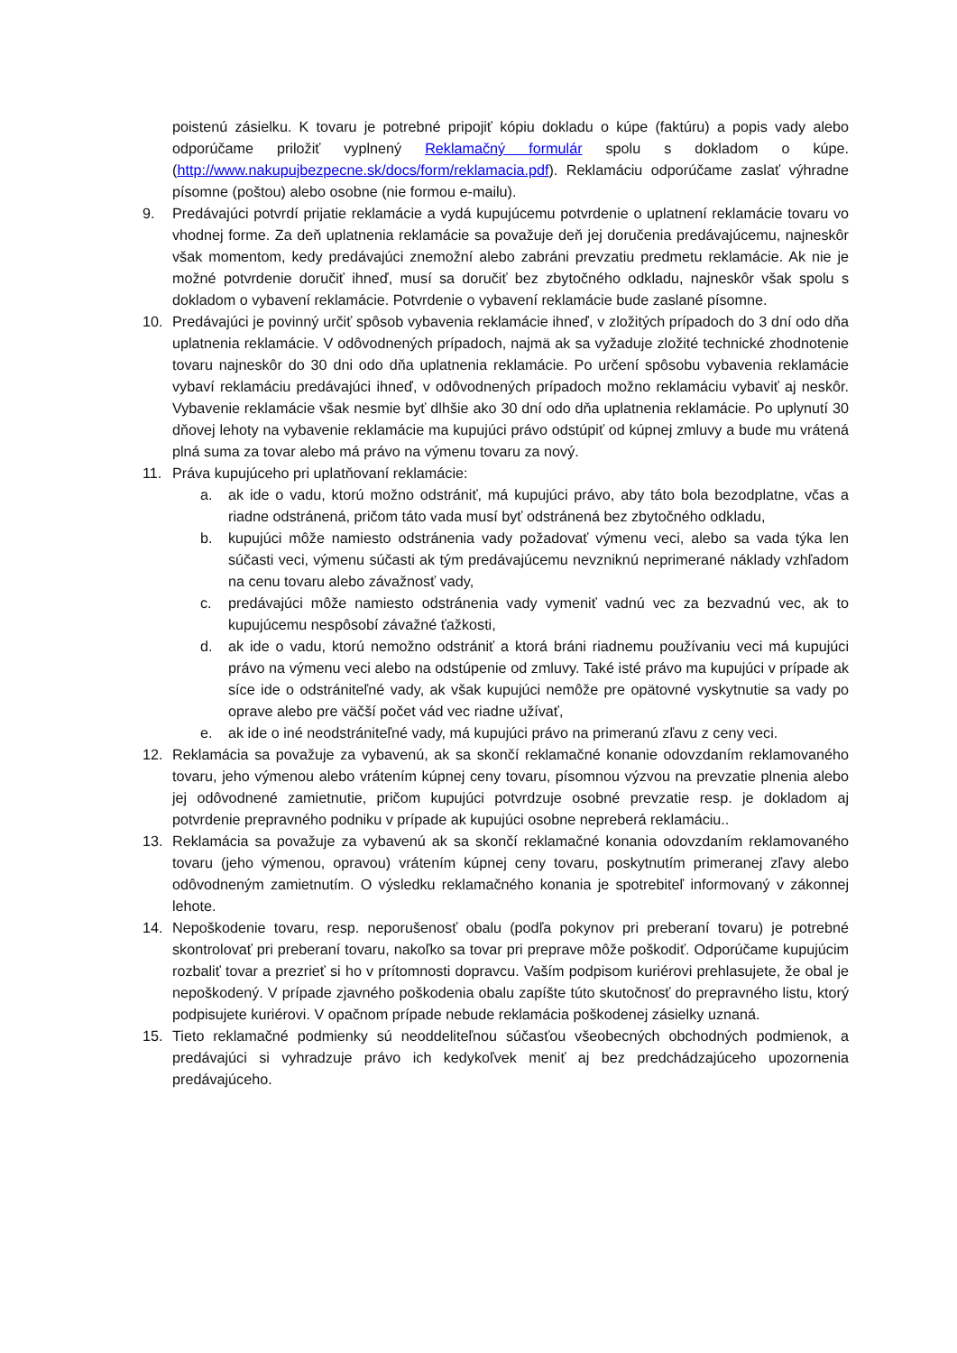poistenú zásielku. K tovaru je potrebné pripojiť kópiu dokladu o kúpe (faktúru) a popis vady alebo odporúčame priložiť vyplnený Reklamačný formulár spolu s dokladom o kúpe. (http://www.nakupujbezpecne.sk/docs/form/reklamacia.pdf). Reklamáciu odporúčame zaslať výhradne písomne (poštou) alebo osobne (nie formou e-mailu).
9. Predávajúci potvrdí prijatie reklamácie a vydá kupujúcemu potvrdenie o uplatnení reklamácie tovaru vo vhodnej forme. Za deň uplatnenia reklamácie sa považuje deň jej doručenia predávajúcemu, najneskôr však momentom, kedy predávajúci znemožní alebo zabráni prevzatiu predmetu reklamácie. Ak nie je možné potvrdenie doručiť ihneď, musí sa doručiť bez zbytočného odkladu, najneskôr však spolu s dokladom o vybavení reklamácie. Potvrdenie o vybavení reklamácie bude zaslané písomne.
10. Predávajúci je povinný určiť spôsob vybavenia reklamácie ihneď, v zložitých prípadoch do 3 dní odo dňa uplatnenia reklamácie. V odôvodnených prípadoch, najmä ak sa vyžaduje zložité technické zhodnotenie tovaru najneskôr do 30 dni odo dňa uplatnenia reklamácie. Po určení spôsobu vybavenia reklamácie vybaví reklamáciu predávajúci ihneď, v odôvodnených prípadoch možno reklamáciu vybaviť aj neskôr. Vybavenie reklamácie však nesmie byť dlhšie ako 30 dní odo dňa uplatnenia reklamácie. Po uplynutí 30 dňovej lehoty na vybavenie reklamácie ma kupujúci právo odstúpiť od kúpnej zmluvy a bude mu vrátená plná suma za tovar alebo má právo na výmenu tovaru za nový.
11. Práva kupujúceho pri uplatňovaní reklamácie:
a. ak ide o vadu, ktorú možno odstrániť, má kupujúci právo, aby táto bola bezodplatne, včas a riadne odstránená, pričom táto vada musí byť odstránená bez zbytočného odkladu,
b. kupujúci môže namiesto odstránenia vady požadovať výmenu veci, alebo sa vada týka len súčasti veci, výmenu súčasti ak tým predávajúcemu nevzniknú neprimerané náklady vzhľadom na cenu tovaru alebo závažnosť vady,
c. predávajúci môže namiesto odstránenia vady vymeniť vadnú vec za bezvadnú vec, ak to kupujúcemu nespôsobí závažné ťažkosti,
d. ak ide o vadu, ktorú nemožno odstrániť a ktorá bráni riadnemu používaniu veci má kupujúci právo na výmenu veci alebo na odstúpenie od zmluvy. Také isté právo ma kupujúci v prípade ak síce ide o odstrániteľné vady, ak však kupujúci nemôže pre opätovné vyskytnutie sa vady po oprave alebo pre väčší počet vád vec riadne užívať,
e. ak ide o iné neodstrániteľné vady, má kupujúci právo na primeranú zľavu z ceny veci.
12. Reklamácia sa považuje za vybavenú, ak sa skončí reklamačné konanie odovzdaním reklamovaného tovaru, jeho výmenou alebo vrátením kúpnej ceny tovaru, písomnou výzvou na prevzatie plnenia alebo jej odôvodnené zamietnutie, pričom kupujúci potvrdzuje osobné prevzatie resp. je dokladom aj potvrdenie prepravného podniku v prípade ak kupujúci osobne nepreberá reklamáciu..
13. Reklamácia sa považuje za vybavenú ak sa skončí reklamačné konania odovzdaním reklamovaného tovaru (jeho výmenou, opravou) vrátením kúpnej ceny tovaru, poskytnutím primeranej zľavy alebo odôvodneným zamietnutím. O výsledku reklamačného konania je spotrebiteľ informovaný v zákonnej lehote.
14. Nepoškodenie tovaru, resp. neporušenosť obalu (podľa pokynov pri preberaní tovaru) je potrebné skontrolovať pri preberaní tovaru, nakoľko sa tovar pri preprave môže poškodiť. Odporúčame kupujúcim rozbaliť tovar a prezrieť si ho v prítomnosti dopravcu. Vaším podpisom kuriérovi prehlasujete, že obal je nepoškodený. V prípade zjavného poškodenia obalu zapíšte túto skutočnosť do prepravného listu, ktorý podpisujete kuriérovi. V opačnom prípade nebude reklamácia poškodenej zásielky uznaná.
15. Tieto reklamačné podmienky sú neoddeliteľnou súčasťou všeobecných obchodných podmienok, a predávajúci si vyhradzuje právo ich kedykoľvek meniť aj bez predchádzajúceho upozornenia predávajúceho.